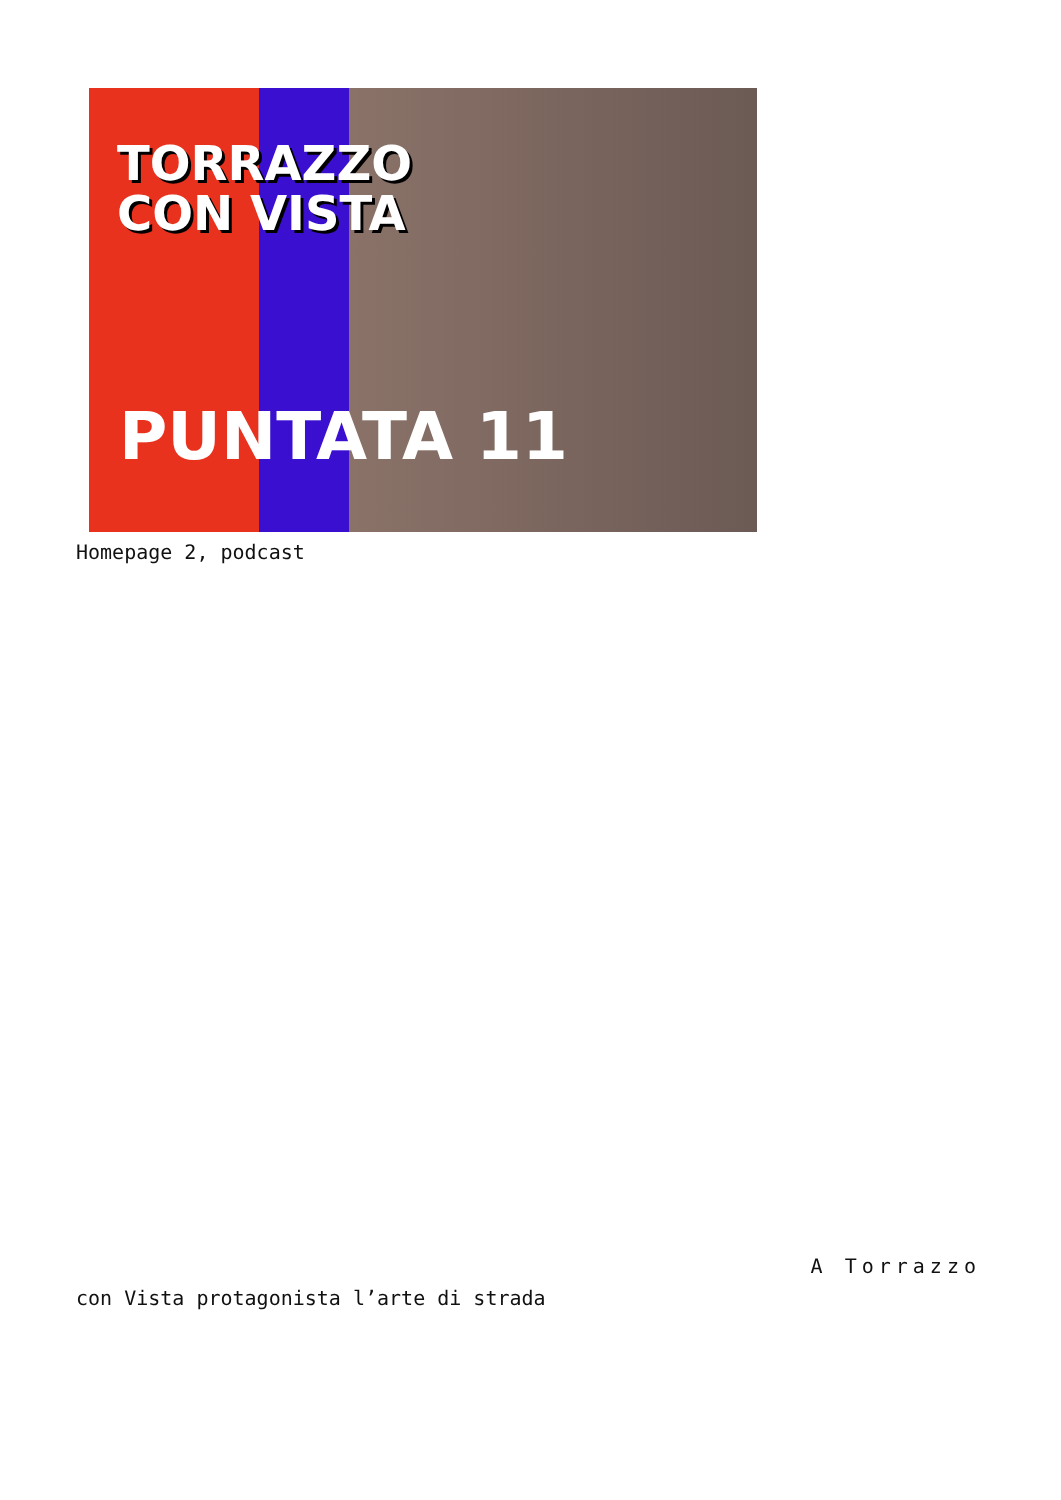TORRAZZO
CON VISTA
PUNTATA 11
Homepage 2, podcast
A Torrazzo
con Vista protagonista l’arte di strada